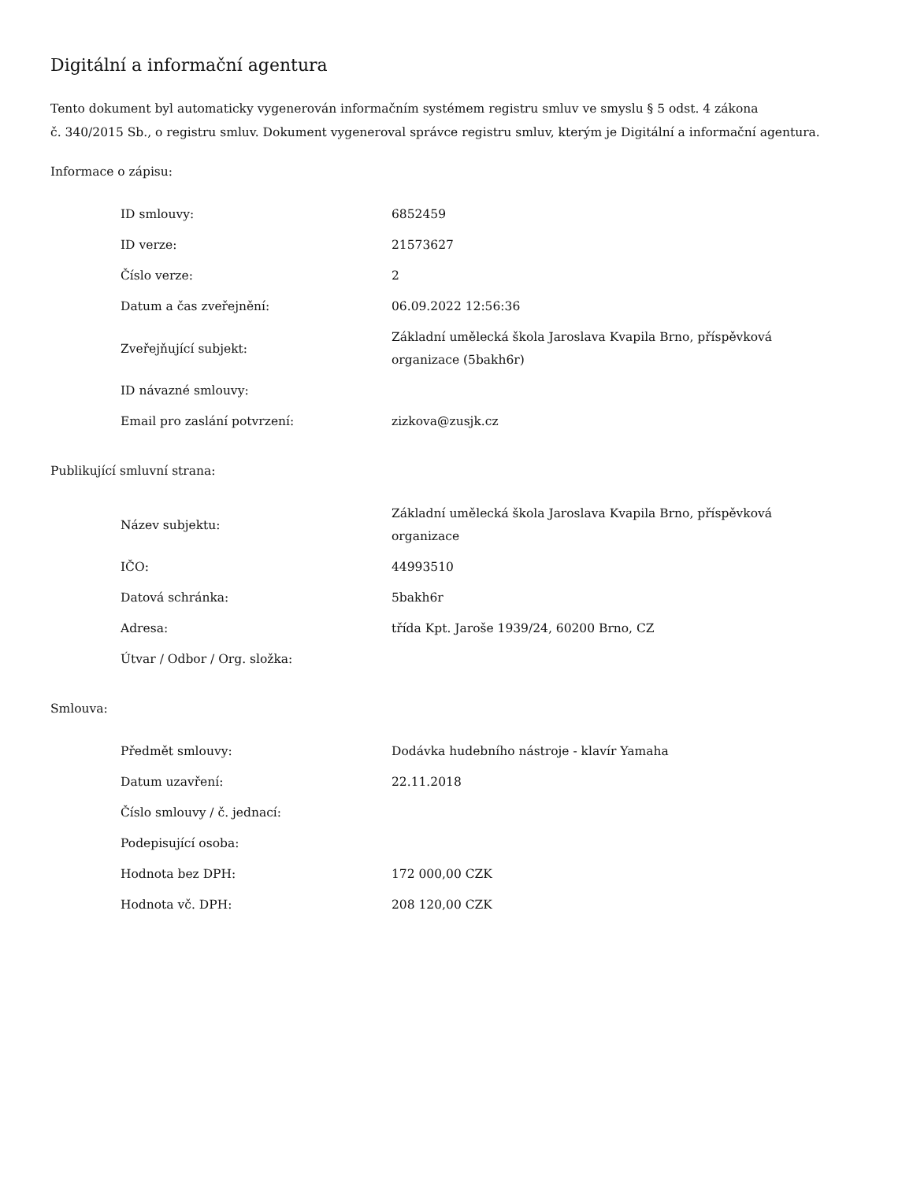Digitální a informační agentura
Tento dokument byl automaticky vygenerován informačním systémem registru smluv ve smyslu § 5 odst. 4 zákona
č. 340/2015 Sb., o registru smluv. Dokument vygeneroval správce registru smluv, kterým je Digitální a informační agentura.
Informace o zápisu:
| ID smlouvy: | 6852459 |
| ID verze: | 21573627 |
| Číslo verze: | 2 |
| Datum a čas zveřejnění: | 06.09.2022 12:56:36 |
| Zveřejňující subjekt: | Základní umělecká škola Jaroslava Kvapila Brno, příspěvková organizace (5bakh6r) |
| ID návazné smlouvy: | |
| Email pro zaslání potvrzení: | zizkova@zusjk.cz |
Publikující smluvní strana:
| Název subjektu: | Základní umělecká škola Jaroslava Kvapila Brno, příspěvková organizace |
| IČO: | 44993510 |
| Datová schránka: | 5bakh6r |
| Adresa: | třída Kpt. Jaroše 1939/24, 60200 Brno, CZ |
| Útvar / Odbor / Org. složka: | |
Smlouva:
| Předmět smlouvy: | Dodávka hudebního nástroje - klavír Yamaha |
| Datum uzavření: | 22.11.2018 |
| Číslo smlouvy / č. jednací: | |
| Podepisující osoba: | |
| Hodnota bez DPH: | 172 000,00 CZK |
| Hodnota vč. DPH: | 208 120,00 CZK |